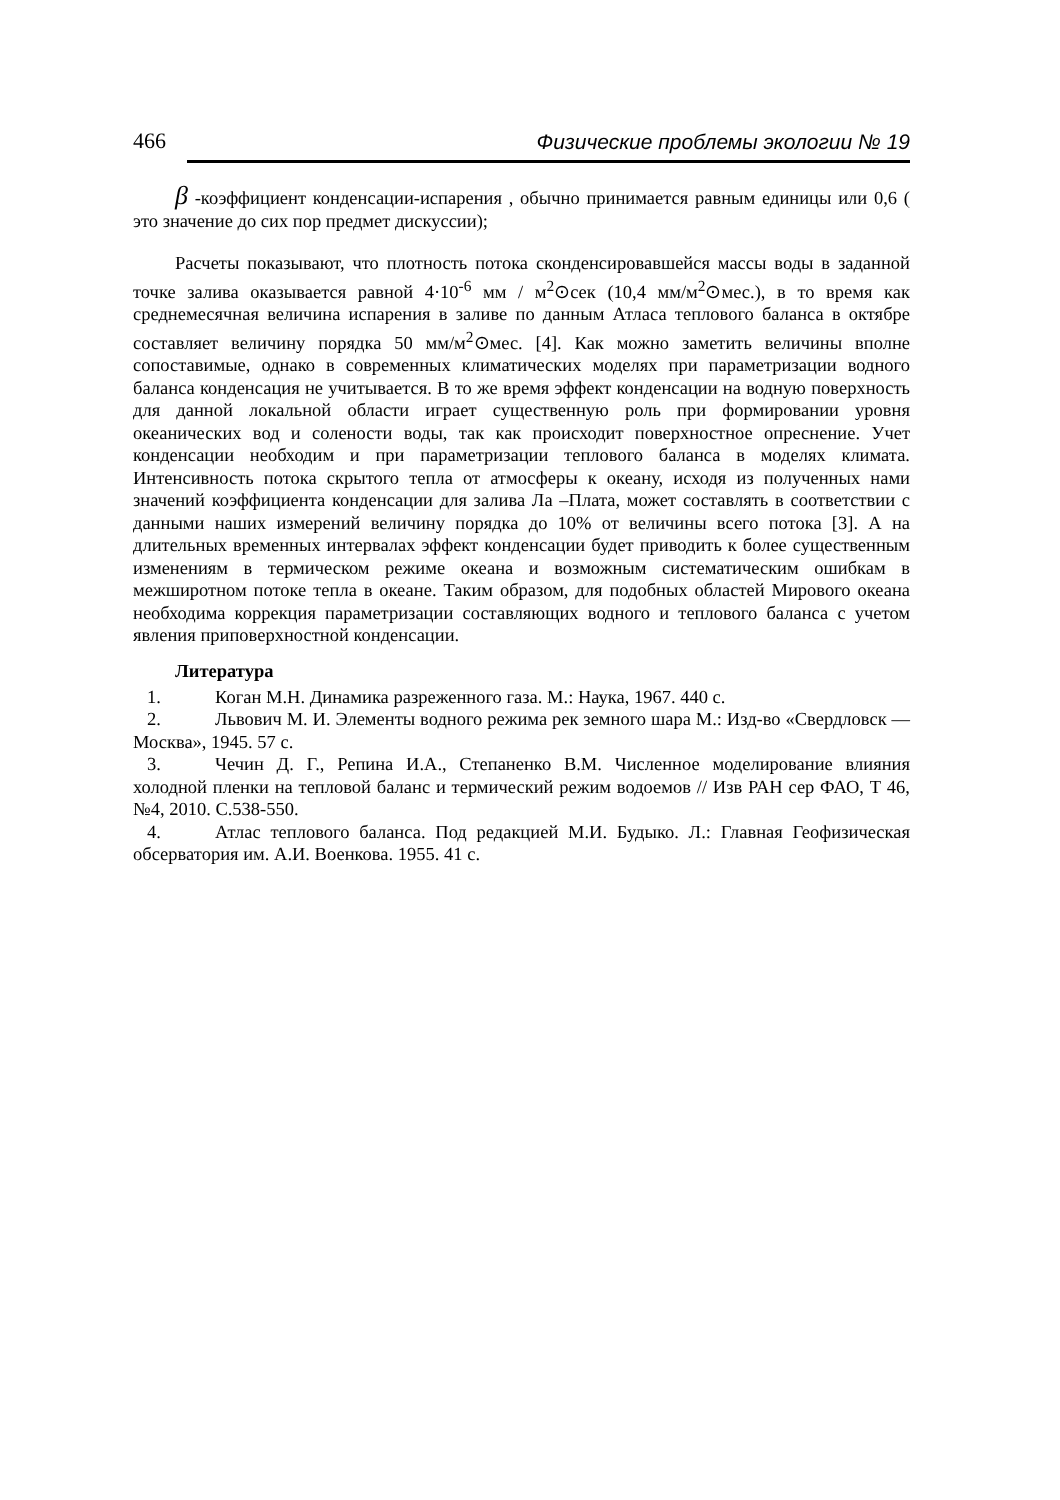466 Физические проблемы экологии № 19
β -коэффициент конденсации-испарения , обычно принимается равным единицы или 0,6 ( это значение до сих пор предмет дискуссии);
Расчеты показывают, что плотность потока сконденсировавшейся массы воды в заданной точке залива оказывается равной 4·10<sup>-6</sup> мм / м<sup>2</sup>⊙сек (10,4 мм/м<sup>2</sup>⊙мес.), в то время как среднемесячная величина испарения в заливе по данным Атласа теплового баланса в октябре составляет величину порядка 50 мм/м<sup>2</sup>⊙мес. [4]. Как можно заметить величины вполне сопоставимые, однако в современных климатических моделях при параметризации водного баланса конденсация не учитывается. В то же время эффект конденсации на водную поверхность для данной локальной области играет существенную роль при формировании уровня океанических вод и солености воды, так как происходит поверхностное опреснение. Учет конденсации необходим и при параметризации теплового баланса в моделях климата. Интенсивность потока скрытого тепла от атмосферы к океану, исходя из полученных нами значений коэффициента конденсации для залива Ла –Плата, может составлять в соответствии с данными наших измерений величину порядка до 10% от величины всего потока [3]. А на длительных временных интервалах эффект конденсации будет приводить к более существенным изменениям в термическом режиме океана и возможным систематическим ошибкам в межширотном потоке тепла в океане. Таким образом, для подобных областей Мирового океана необходима коррекция параметризации составляющих водного и теплового баланса с учетом явления приповерхностной конденсации.
Литература
1. Коган М.Н. Динамика разреженного газа. М.: Наука, 1967. 440 с.
2. Львович М. И. Элементы водного режима рек земного шара М.: Изд-во «Свердловск — Москва», 1945. 57 с.
3. Чечин Д. Г., Репина И.А., Степаненко В.М. Численное моделирование влияния холодной пленки на тепловой баланс и термический режим водоемов // Изв РАН сер ФАО, Т 46, №4, 2010. С.538-550.
4. Атлас теплового баланса. Под редакцией М.И. Будыко. Л.: Главная Геофизическая обсерватория им. А.И. Военкова. 1955. 41 с.